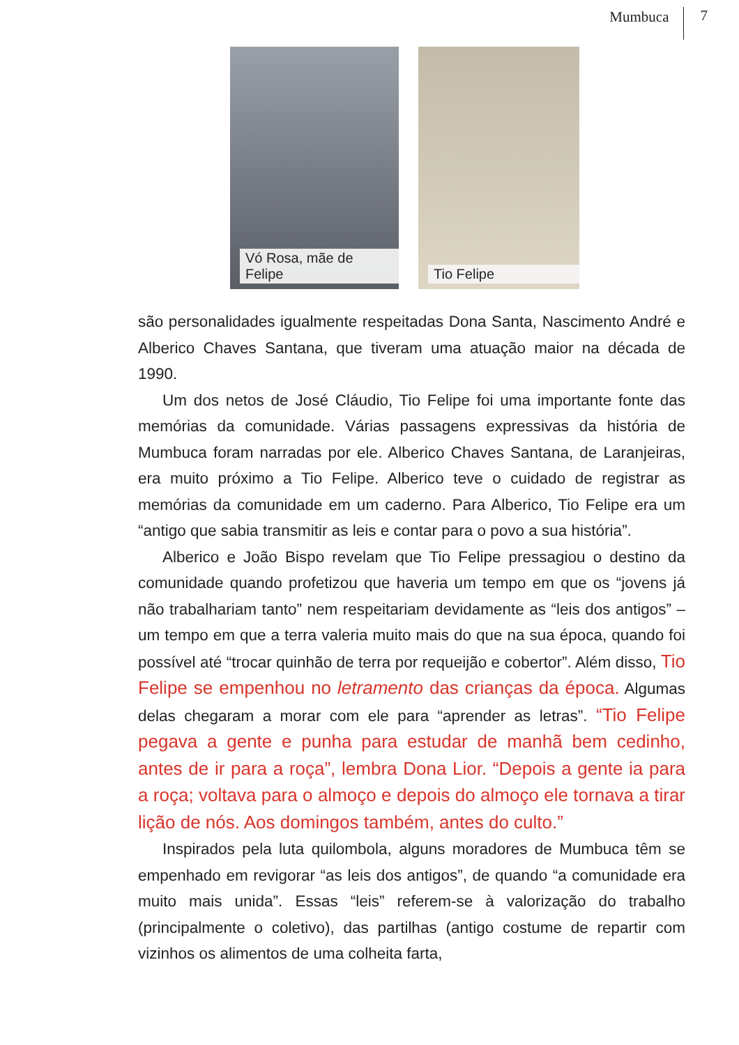Mumbuca 7
Vó Rosa, mãe de Felipe
Tio Felipe
são personalidades igualmente respeitadas Dona Santa, Nascimento André e Alberico Chaves Santana, que tiveram uma atuação maior na década de 1990.
Um dos netos de José Cláudio, Tio Felipe foi uma importante fonte das memórias da comunidade. Várias passagens expressivas da história de Mumbuca foram narradas por ele. Alberico Chaves Santana, de Laranjeiras, era muito próximo a Tio Felipe. Alberico teve o cuidado de registrar as memórias da comunidade em um caderno. Para Alberico, Tio Felipe era um “antigo que sabia transmitir as leis e contar para o povo a sua história”.
Alberico e João Bispo revelam que Tio Felipe pressagiou o destino da comunidade quando profetizou que haveria um tempo em que os “jovens já não trabalhariam tanto” nem respeitariam devidamente as “leis dos antigos” – um tempo em que a terra valeria muito mais do que na sua época, quando foi possível até “trocar quinhão de terra por requeijão e cobertor”. Além disso, Tio Felipe se empenhou no letramento das crianças da época. Algumas delas chegaram a morar com ele para “aprender as letras”. “Tio Felipe pegava a gente e punha para estudar de manhã bem cedinho, antes de ir para a roça”, lembra Dona Lior. “Depois a gente ia para a roça; voltava para o almoço e depois do almoço ele tornava a tirar lição de nós. Aos domingos também, antes do culto.”
Inspirados pela luta quilombola, alguns moradores de Mumbuca têm se empenhado em revigorar “as leis dos antigos”, de quando “a comunidade era muito mais unida”. Essas “leis” referem-se à valorização do trabalho (principalmente o coletivo), das partilhas (antigo costume de repartir com vizinhos os alimentos de uma colheita farta,